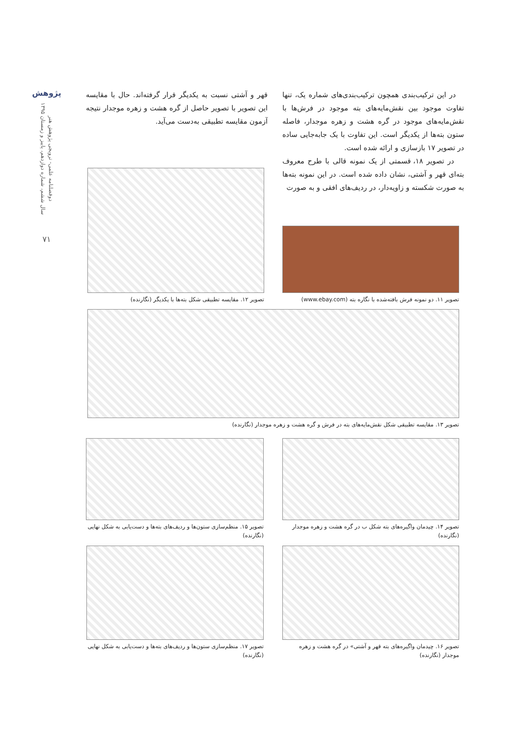پژوهش
دوفصلنامه علمی- ترویجی پژوهش هنر
سال ششم، شماره دوازدهم، پاییز و زمستان ۱۳۹۵
۷۱
در این ترکیب‌بندی همچون ترکیب‌بندی‌های شماره یک، تنها تفاوت موجود بین نقش‌مایه‌های بته موجود در فرش‌ها با نقش‌مایه‌های موجود در گره هشت و زهره موجدار، فاصله ستون بته‌ها از یکدیگر است. این تفاوت با یک جابه‌جایی ساده در تصویر ۱۷ بازسازی و ارائه شده است.
در تصویر ۱۸، قسمتی از یک نمونه قالی با طرح معروف بته‌ای قهر و آشتی، نشان داده شده است. در این نمونه بته‌ها به صورت شکسته و زاویه‌دار، در ردیف‌های افقی و به صورت
قهر و آشتی نسبت به یکدیگر قرار گرفته‌اند. حال با مقایسه این تصویر با تصویر حاصل از گره هشت و زهره موجدار نتیجه آزمون مقایسه تطبیقی به‌دست می‌آید.
تصویر ۱۱. دو نمونه فرش بافته‌شده با نگاره بته (www.ebay.com)
تصویر ۱۲. مقایسه تطبیقی شکل بته‌ها با یکدیگر (نگارنده)
تصویر ۱۳. مقایسه تطبیقی شکل نقش‌مایه‌های بته در فرش و گره هشت و زهره موجدار (نگارنده)
تصویر ۱۴. چیدمان واگیره‌های بته شکل ب در گره هشت و زهره موجدار (نگارنده)
تصویر ۱۵. منظم‌سازی ستون‌ها و ردیف‌های بته‌ها و دست‌یابی به شکل نهایی (نگارنده)
تصویر ۱۶. چیدمان واگیره‌های بته قهر و آشتی» در گره هشت و زهره موجدار (نگارنده)
تصویر ۱۷. منظم‌سازی ستون‌ها و ردیف‌های بته‌ها و دست‌یابی به شکل نهایی (نگارنده)